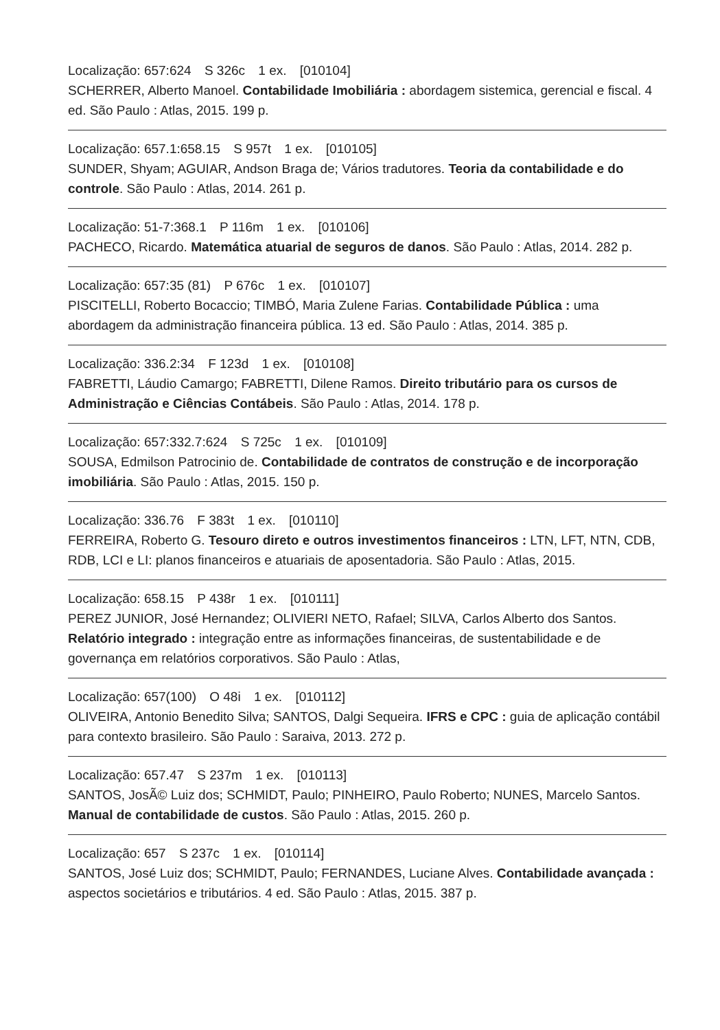Localização: 657:624 S 326c 1 ex. [010104]
SCHERRER, Alberto Manoel. Contabilidade Imobiliária : abordagem sistemica, gerencial e fiscal. 4 ed. São Paulo : Atlas, 2015. 199 p.
Localização: 657.1:658.15 S 957t 1 ex. [010105]
SUNDER, Shyam; AGUIAR, Andson Braga de; Vários tradutores. Teoria da contabilidade e do controle. São Paulo : Atlas, 2014. 261 p.
Localização: 51-7:368.1 P 116m 1 ex. [010106]
PACHECO, Ricardo. Matemática atuarial de seguros de danos. São Paulo : Atlas, 2014. 282 p.
Localização: 657:35 (81) P 676c 1 ex. [010107]
PISCITELLI, Roberto Bocaccio; TIMBÓ, Maria Zulene Farias. Contabilidade Pública : uma abordagem da administração financeira pública. 13 ed. São Paulo : Atlas, 2014. 385 p.
Localização: 336.2:34 F 123d 1 ex. [010108]
FABRETTI, Láudio Camargo; FABRETTI, Dilene Ramos. Direito tributário para os cursos de Administração e Ciências Contábeis. São Paulo : Atlas, 2014. 178 p.
Localização: 657:332.7:624 S 725c 1 ex. [010109]
SOUSA, Edmilson Patrocinio de. Contabilidade de contratos de construção e de incorporação imobiliária. São Paulo : Atlas, 2015. 150 p.
Localização: 336.76 F 383t 1 ex. [010110]
FERREIRA, Roberto G. Tesouro direto e outros investimentos financeiros : LTN, LFT, NTN, CDB, RDB, LCI e LI: planos financeiros e atuariais de aposentadoria. São Paulo : Atlas, 2015.
Localização: 658.15 P 438r 1 ex. [010111]
PEREZ JUNIOR, José Hernandez; OLIVIERI NETO, Rafael; SILVA, Carlos Alberto dos Santos. Relatório integrado : integração entre as informações financeiras, de sustentabilidade e de governança em relatórios corporativos. São Paulo : Atlas,
Localização: 657(100) O 48i 1 ex. [010112]
OLIVEIRA, Antonio Benedito Silva; SANTOS, Dalgi Sequeira. IFRS e CPC : guia de aplicação contábil para contexto brasileiro. São Paulo : Saraiva, 2013. 272 p.
Localização: 657.47 S 237m 1 ex. [010113]
SANTOS, JosÃ© Luiz dos; SCHMIDT, Paulo; PINHEIRO, Paulo Roberto; NUNES, Marcelo Santos. Manual de contabilidade de custos. São Paulo : Atlas, 2015. 260 p.
Localização: 657 S 237c 1 ex. [010114]
SANTOS, José Luiz dos; SCHMIDT, Paulo; FERNANDES, Luciane Alves. Contabilidade avançada : aspectos societários e tributários. 4 ed. São Paulo : Atlas, 2015. 387 p.